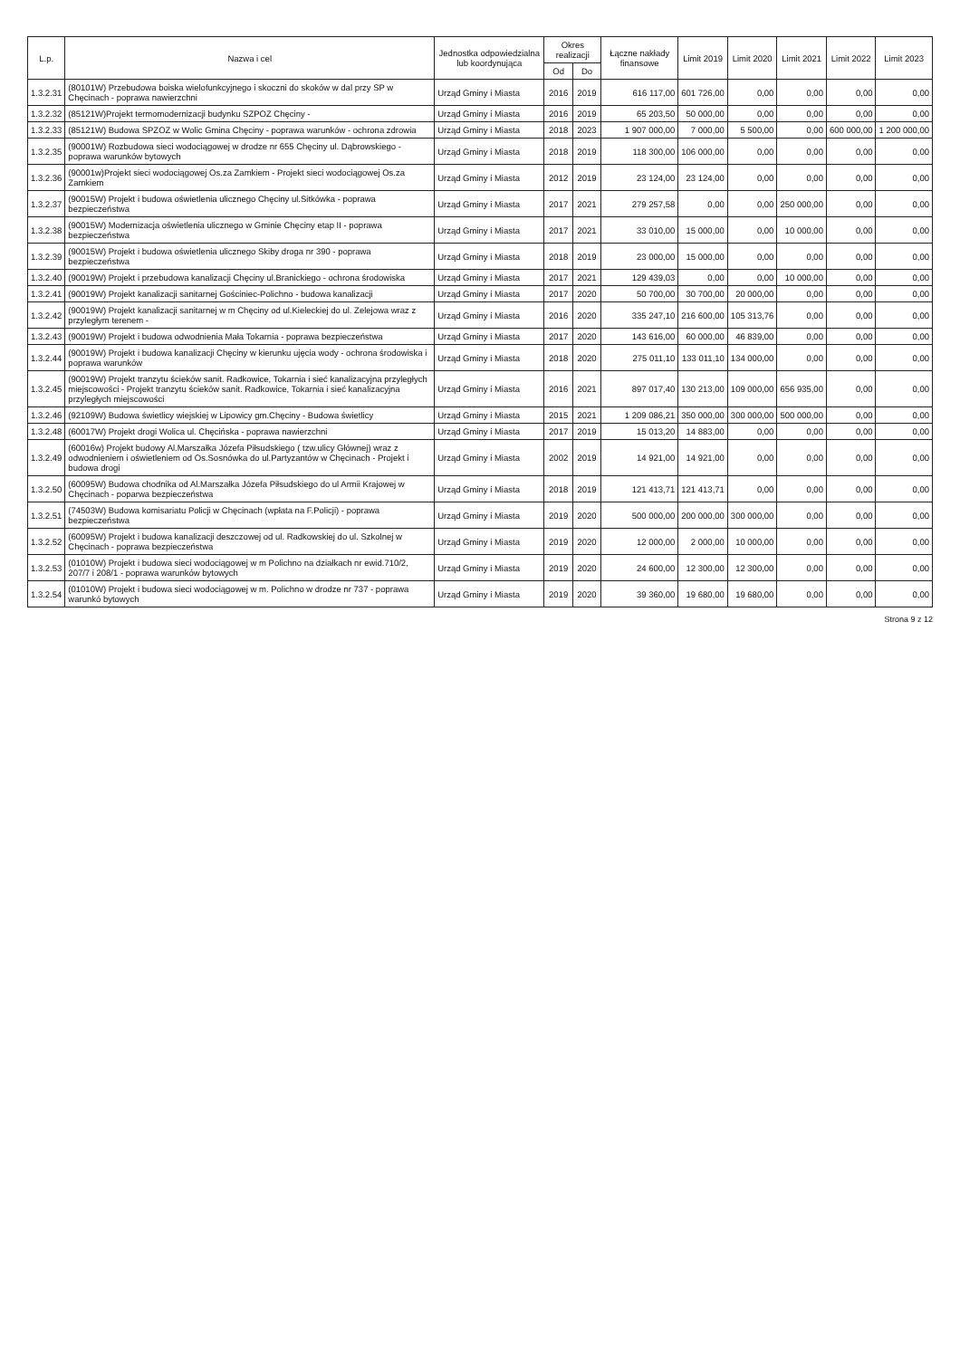| L.p. | Nazwa i cel | Jednostka odpowiedzialna lub koordynująca | Okres realizacji | | Łączne nakłady finansowe | Limit 2019 | Limit 2020 | Limit 2021 | Limit 2022 | Limit 2023 |
| --- | --- | --- | --- | --- | --- | --- | --- | --- | --- | --- |
| | | | Od | Do | | | | | | |
| 1.3.2.31 | (80101W) Przebudowa boiska wielofunkcyjnego i skoczni do skoków w dal przy SP w Chęcinach - poprawa nawierzchni | Urząd Gminy i Miasta | 2016 | 2019 | 616 117,00 | 601 726,00 | 0,00 | 0,00 | 0,00 | 0,00 |
| 1.3.2.32 | (85121W)Projekt termomodernizacji budynku SZPOZ Chęciny - | Urząd Gminy i Miasta | 2016 | 2019 | 65 203,50 | 50 000,00 | 0,00 | 0,00 | 0,00 | 0,00 |
| 1.3.2.33 | (85121W) Budowa SPZOZ w Wolic Gmina Chęciny - poprawa warunków - ochrona zdrowia | Urząd Gminy i Miasta | 2018 | 2023 | 1 907 000,00 | 7 000,00 | 5 500,00 | 0,00 | 600 000,00 | 1 200 000,00 |
| 1.3.2.35 | (90001W) Rozbudowa sieci wodociągowej w drodze nr 655 Chęciny ul. Dąbrowskiego - poprawa warunków bytowych | Urząd Gminy i Miasta | 2018 | 2019 | 118 300,00 | 106 000,00 | 0,00 | 0,00 | 0,00 | 0,00 |
| 1.3.2.36 | (90001w)Projekt sieci wodociągowej Os.za Zamkiem - Projekt sieci wodociągowej Os.za Zamkiem | Urząd Gminy i Miasta | 2012 | 2019 | 23 124,00 | 23 124,00 | 0,00 | 0,00 | 0,00 | 0,00 |
| 1.3.2.37 | (90015W) Projekt i budowa oświetlenia ulicznego Chęciny ul.Sitkówka - poprawa bezpieczeństwa | Urząd Gminy i Miasta | 2017 | 2021 | 279 257,58 | 0,00 | 0,00 | 250 000,00 | 0,00 | 0,00 |
| 1.3.2.38 | (90015W) Modernizacja oświetlenia ulicznego w Gminie Chęciny etap II - poprawa bezpieczeństwa | Urząd Gminy i Miasta | 2017 | 2021 | 33 010,00 | 15 000,00 | 0,00 | 10 000,00 | 0,00 | 0,00 |
| 1.3.2.39 | (90015W) Projekt i budowa oświetlenia ulicznego Skiby droga nr 390 - poprawa bezpieczeństwa | Urząd Gminy i Miasta | 2018 | 2019 | 23 000,00 | 15 000,00 | 0,00 | 0,00 | 0,00 | 0,00 |
| 1.3.2.40 | (90019W) Projekt i przebudowa kanalizacji Chęciny ul.Branickiego - ochrona środowiska | Urząd Gminy i Miasta | 2017 | 2021 | 129 439,03 | 0,00 | 0,00 | 10 000,00 | 0,00 | 0,00 |
| 1.3.2.41 | (90019W) Projekt kanalizacji sanitarnej Gościniec-Polichno - budowa kanalizacji | Urząd Gminy i Miasta | 2017 | 2020 | 50 700,00 | 30 700,00 | 20 000,00 | 0,00 | 0,00 | 0,00 |
| 1.3.2.42 | (90019W) Projekt kanalizacji sanitarnej w m Chęciny od ul.Kieleckiej do ul. Zelejowa wraz z przyległym terenem - | Urząd Gminy i Miasta | 2016 | 2020 | 335 247,10 | 216 600,00 | 105 313,76 | 0,00 | 0,00 | 0,00 |
| 1.3.2.43 | (90019W) Projekt i budowa odwodnienia Mała Tokarnia - poprawa bezpieczeństwa | Urząd Gminy i Miasta | 2017 | 2020 | 143 616,00 | 60 000,00 | 46 839,00 | 0,00 | 0,00 | 0,00 |
| 1.3.2.44 | (90019W) Projekt i budowa kanalizacji Chęciny w kierunku ujęcia wody - ochrona środowiska i poprawa warunków | Urząd Gminy i Miasta | 2018 | 2020 | 275 011,10 | 133 011,10 | 134 000,00 | 0,00 | 0,00 | 0,00 |
| 1.3.2.45 | (90019W) Projekt tranzytu ścieków sanit. Radkowice, Tokarnia i sieć kanalizacyjna przyległych miejscowości - Projekt tranzytu ścieków sanit. Radkowice, Tokarnia i sieć kanalizacyjna przyległych miejscowości | Urząd Gminy i Miasta | 2016 | 2021 | 897 017,40 | 130 213,00 | 109 000,00 | 656 935,00 | 0,00 | 0,00 |
| 1.3.2.46 | (92109W) Budowa świetlicy wiejskiej w Lipowicy gm.Chęciny - Budowa świetlicy | Urząd Gminy i Miasta | 2015 | 2021 | 1 209 086,21 | 350 000,00 | 300 000,00 | 500 000,00 | 0,00 | 0,00 |
| 1.3.2.48 | (60017W) Projekt drogi Wolica ul. Chęcińska - poprawa nawierzchni | Urząd Gminy i Miasta | 2017 | 2019 | 15 013,20 | 14 883,00 | 0,00 | 0,00 | 0,00 | 0,00 |
| 1.3.2.49 | (60016w) Projekt budowy Al.Marszałka Józefa Piłsudskiego ( tzw.ulicy Głównej) wraz z odwodnieniem i oświetleniem od Os.Sosnówka do ul.Partyzantów w Chęcinach - Projekt i budowa drogi | Urząd Gminy i Miasta | 2002 | 2019 | 14 921,00 | 14 921,00 | 0,00 | 0,00 | 0,00 | 0,00 |
| 1.3.2.50 | (60095W) Budowa chodnika od Al.Marszałka Józefa Piłsudskiego do ul Armii Krajowej w Chęcinach - poparwa bezpieczeństwa | Urząd Gminy i Miasta | 2018 | 2019 | 121 413,71 | 121 413,71 | 0,00 | 0,00 | 0,00 | 0,00 |
| 1.3.2.51 | (74503W) Budowa komisariatu Policji w Chęcinach (wpłata na F.Policji) - poprawa bezpieczeństwa | Urząd Gminy i Miasta | 2019 | 2020 | 500 000,00 | 200 000,00 | 300 000,00 | 0,00 | 0,00 | 0,00 |
| 1.3.2.52 | (60095W) Projekt i budowa kanalizacji deszczowej od ul. Radkowskiej do ul. Szkolnej w Chęcinach - poprawa bezpieczeństwa | Urząd Gminy i Miasta | 2019 | 2020 | 12 000,00 | 2 000,00 | 10 000,00 | 0,00 | 0,00 | 0,00 |
| 1.3.2.53 | (01010W) Projekt i budowa sieci wodociągowej w m Polichno na działkach nr ewid.710/2, 207/7 i 208/1 - poprawa warunków bytowych | Urząd Gminy i Miasta | 2019 | 2020 | 24 600,00 | 12 300,00 | 12 300,00 | 0,00 | 0,00 | 0,00 |
| 1.3.2.54 | (01010W) Projekt i budowa sieci wodociągowej w m. Polichno w drodze nr 737 - poprawa warunkó bytowych | Urząd Gminy i Miasta | 2019 | 2020 | 39 360,00 | 19 680,00 | 19 680,00 | 0,00 | 0,00 | 0,00 |
Strona 9 z 12